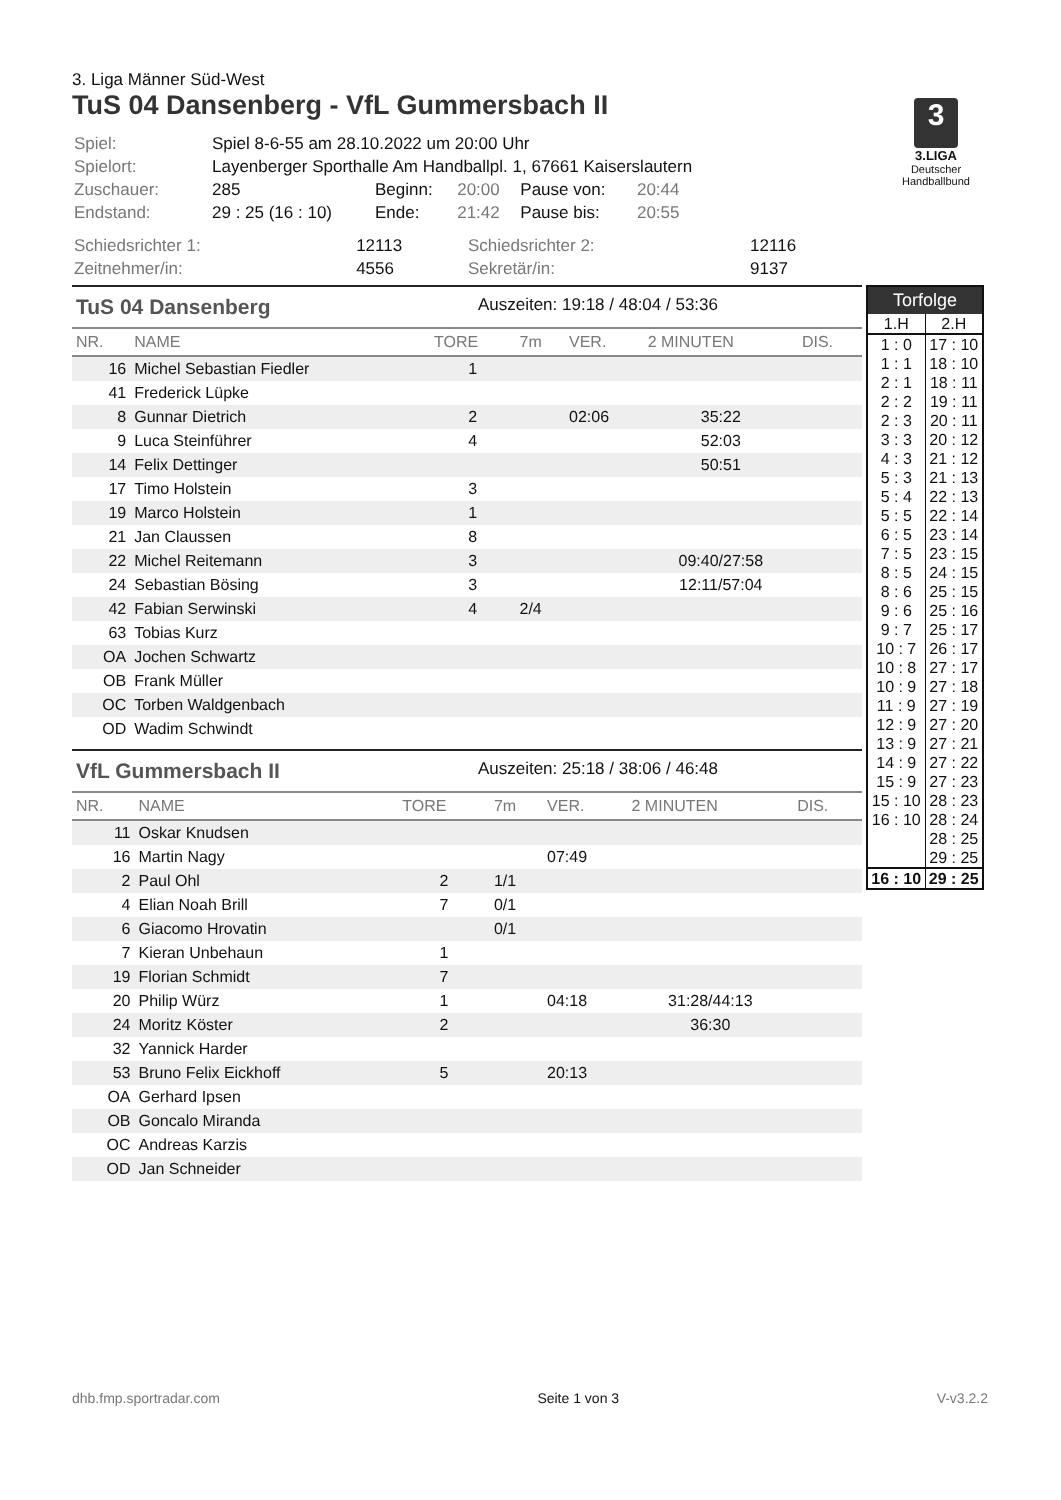3. Liga Männer Süd-West
TuS 04 Dansenberg - VfL Gummersbach II
3
3.LIGA
Deutscher Handballbund
| Spiel: | Spiel 8-6-55 am 28.10.2022 um 20:00 Uhr | | | | |
| Spielort: | Layenberger Sporthalle Am Handballpl. 1, 67661 Kaiserslautern | | | | |
| Zuschauer: | 285 | Beginn: | 20:00 | Pause von: | 20:44 |
| Endstand: | 29 : 25 (16 : 10) | Ende: | 21:42 | Pause bis: | 20:55 |
| Schiedsrichter 1: | 12113 | Schiedsrichter 2: | 12116 |
| Zeitnehmer/in: | 4556 | Sekretär/in: | 9137 |
TuS 04 Dansenberg Auszeiten: 19:18 / 48:04 / 53:36
| NR. | NAME | TORE | 7m | VER. | 2 MINUTEN | DIS. |
| --- | --- | --- | --- | --- | --- | --- |
| 16 | Michel Sebastian Fiedler | 1 | | | | |
| 41 | Frederick Lüpke | | | | | |
| 8 | Gunnar Dietrich | 2 | | 02:06 | 35:22 | |
| 9 | Luca Steinführer | 4 | | | 52:03 | |
| 14 | Felix Dettinger | | | | 50:51 | |
| 17 | Timo Holstein | 3 | | | | |
| 19 | Marco Holstein | 1 | | | | |
| 21 | Jan Claussen | 8 | | | | |
| 22 | Michel Reitemann | 3 | | | 09:40/27:58 | |
| 24 | Sebastian Bösing | 3 | | | 12:11/57:04 | |
| 42 | Fabian Serwinski | 4 | 2/4 | | | |
| 63 | Tobias Kurz | | | | | |
| OA | Jochen Schwartz | | | | | |
| OB | Frank Müller | | | | | |
| OC | Torben Waldgenbach | | | | | |
| OD | Wadim Schwindt | | | | | |
VfL Gummersbach II Auszeiten: 25:18 / 38:06 / 46:48
| NR. | NAME | TORE | 7m | VER. | 2 MINUTEN | DIS. |
| --- | --- | --- | --- | --- | --- | --- |
| 11 | Oskar Knudsen | | | | | |
| 16 | Martin Nagy | | | 07:49 | | |
| 2 | Paul Ohl | 2 | 1/1 | | | |
| 4 | Elian Noah Brill | 7 | 0/1 | | | |
| 6 | Giacomo Hrovatin | | 0/1 | | | |
| 7 | Kieran Unbehaun | 1 | | | | |
| 19 | Florian Schmidt | 7 | | | | |
| 20 | Philip Würz | 1 | | 04:18 | 31:28/44:13 | |
| 24 | Moritz Köster | 2 | | | 36:30 | |
| 32 | Yannick Harder | | | | | |
| 53 | Bruno Felix Eickhoff | 5 | | 20:13 | | |
| OA | Gerhard Ipsen | | | | | |
| OB | Goncalo Miranda | | | | | |
| OC | Andreas Karzis | | | | | |
| OD | Jan Schneider | | | | | |
| Torfolge | |
| --- | --- |
| 1.H | 2.H |
| 1 : 0 | 17 : 10 |
| 1 : 1 | 18 : 10 |
| 2 : 1 | 18 : 11 |
| 2 : 2 | 19 : 11 |
| 2 : 3 | 20 : 11 |
| 3 : 3 | 20 : 12 |
| 4 : 3 | 21 : 12 |
| 5 : 3 | 21 : 13 |
| 5 : 4 | 22 : 13 |
| 5 : 5 | 22 : 14 |
| 6 : 5 | 23 : 14 |
| 7 : 5 | 23 : 15 |
| 8 : 5 | 24 : 15 |
| 8 : 6 | 25 : 15 |
| 9 : 6 | 25 : 16 |
| 9 : 7 | 25 : 17 |
| 10 : 7 | 26 : 17 |
| 10 : 8 | 27 : 17 |
| 10 : 9 | 27 : 18 |
| 11 : 9 | 27 : 19 |
| 12 : 9 | 27 : 20 |
| 13 : 9 | 27 : 21 |
| 14 : 9 | 27 : 22 |
| 15 : 9 | 27 : 23 |
| 15 : 10 | 28 : 23 |
| 16 : 10 | 28 : 24 |
| | 28 : 25 |
| | 29 : 25 |
| 16 : 10 | 29 : 25 |
dhb.fmp.sportradar.com Seite 1 von 3 V-v3.2.2